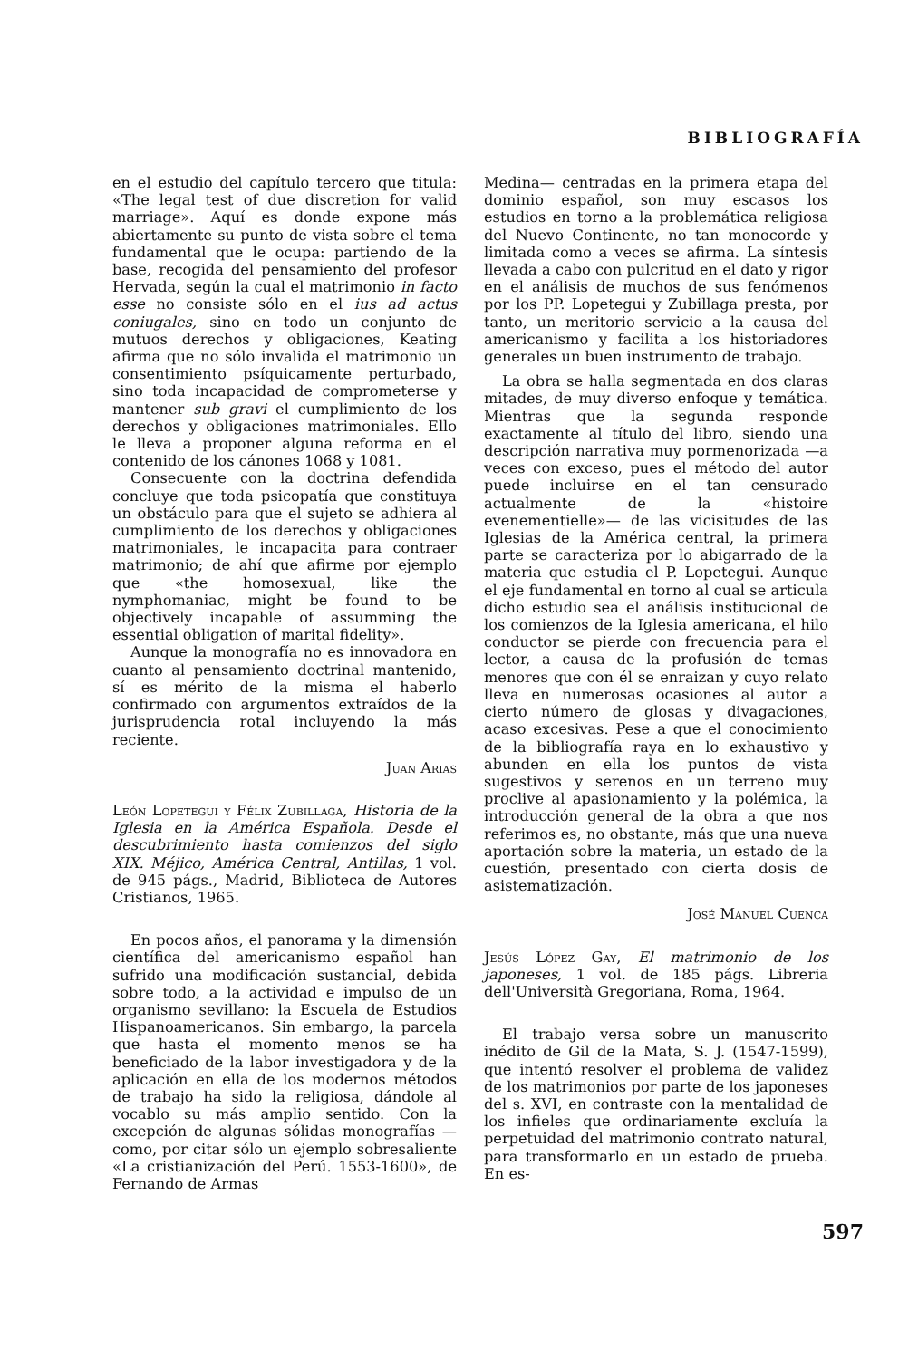BIBLIOGRAFÍA
en el estudio del capítulo tercero que titula: «The legal test of due discretion for valid marriage». Aquí es donde expone más abiertamente su punto de vista sobre el tema fundamental que le ocupa: partiendo de la base, recogida del pensamiento del profesor Hervada, según la cual el matrimonio in facto esse no consiste sólo en el ius ad actus coniugales, sino en todo un conjunto de mutuos derechos y obligaciones, Keating afirma que no sólo invalida el matrimonio un consentimiento psíquicamente perturbado, sino toda incapacidad de comprometerse y mantener sub gravi el cumplimiento de los derechos y obligaciones matrimoniales. Ello le lleva a proponer alguna reforma en el contenido de los cánones 1068 y 1081.
Consecuente con la doctrina defendida concluye que toda psicopatía que constituya un obstáculo para que el sujeto se adhiera al cumplimiento de los derechos y obligaciones matrimoniales, le incapacita para contraer matrimonio; de ahí que afirme por ejemplo que «the homosexual, like the nymphomaniac, might be found to be objectively incapable of assumming the essential obligation of marital fidelity».
Aunque la monografía no es innovadora en cuanto al pensamiento doctrinal mantenido, sí es mérito de la misma el haberlo confirmado con argumentos extraídos de la jurisprudencia rotal incluyendo la más reciente.
Juan Arias
León Lopetegui y Félix Zubillaga, Historia de la Iglesia en la América Española. Desde el descubrimiento hasta comienzos del siglo XIX. Méjico, América Central, Antillas, 1 vol. de 945 págs., Madrid, Biblioteca de Autores Cristianos, 1965.
En pocos años, el panorama y la dimensión científica del americanismo español han sufrido una modificación sustancial, debida sobre todo, a la actividad e impulso de un organismo sevillano: la Escuela de Estudios Hispanoamericanos. Sin embargo, la parcela que hasta el momento menos se ha beneficiado de la labor investigadora y de la aplicación en ella de los modernos métodos de trabajo ha sido la religiosa, dándole al vocablo su más amplio sentido. Con la excepción de algunas sólidas monografías —como, por citar sólo un ejemplo sobresaliente «La cristianización del Perú. 1553-1600», de Fernando de Armas
Medina— centradas en la primera etapa del dominio español, son muy escasos los estudios en torno a la problemática religiosa del Nuevo Continente, no tan monocorde y limitada como a veces se afirma. La síntesis llevada a cabo con pulcritud en el dato y rigor en el análisis de muchos de sus fenómenos por los PP. Lopetegui y Zubillaga presta, por tanto, un meritorio servicio a la causa del americanismo y facilita a los historiadores generales un buen instrumento de trabajo.
La obra se halla segmentada en dos claras mitades, de muy diverso enfoque y temática. Mientras que la segunda responde exactamente al título del libro, siendo una descripción narrativa muy pormenorizada —a veces con exceso, pues el método del autor puede incluirse en el tan censurado actualmente de la «histoire evenementielle»— de las vicisitudes de las Iglesias de la América central, la primera parte se caracteriza por lo abigarrado de la materia que estudia el P. Lopetegui. Aunque el eje fundamental en torno al cual se articula dicho estudio sea el análisis institucional de los comienzos de la Iglesia americana, el hilo conductor se pierde con frecuencia para el lector, a causa de la profusión de temas menores que con él se enraizan y cuyo relato lleva en numerosas ocasiones al autor a cierto número de glosas y divagaciones, acaso excesivas. Pese a que el conocimiento de la bibliografía raya en lo exhaustivo y abunden en ella los puntos de vista sugestivos y serenos en un terreno muy proclive al apasionamiento y la polémica, la introducción general de la obra a que nos referimos es, no obstante, más que una nueva aportación sobre la materia, un estado de la cuestión, presentado con cierta dosis de asistematización.
José Manuel Cuenca
Jesús López Gay, El matrimonio de los japoneses, 1 vol. de 185 págs. Libreria dell'Università Gregoriana, Roma, 1964.
El trabajo versa sobre un manuscrito inédito de Gil de la Mata, S. J. (1547-1599), que intentó resolver el problema de validez de los matrimonios por parte de los japoneses del s. XVI, en contraste con la mentalidad de los infieles que ordinariamente excluía la perpetuidad del matrimonio contrato natural, para transformarlo en un estado de prueba. En es-
597